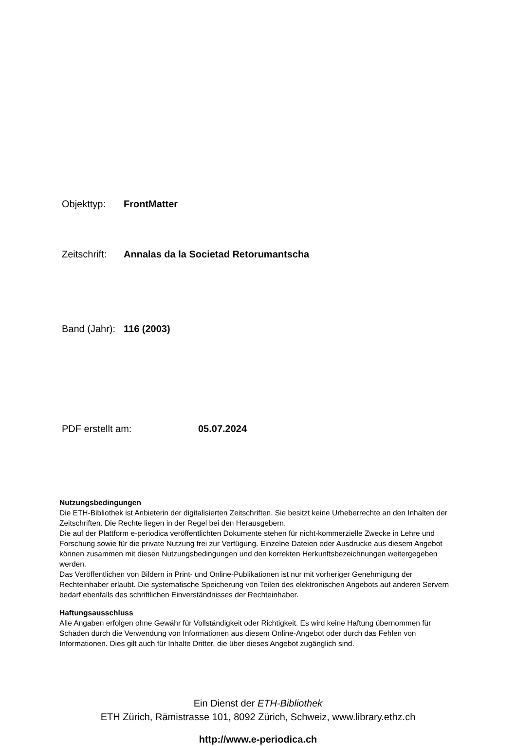Objekttyp: FrontMatter
Zeitschrift: Annalas da la Societad Retorumantscha
Band (Jahr): 116 (2003)
PDF erstellt am: 05.07.2024
Nutzungsbedingungen
Die ETH-Bibliothek ist Anbieterin der digitalisierten Zeitschriften. Sie besitzt keine Urheberrechte an den Inhalten der Zeitschriften. Die Rechte liegen in der Regel bei den Herausgebern.
Die auf der Plattform e-periodica veröffentlichten Dokumente stehen für nicht-kommerzielle Zwecke in Lehre und Forschung sowie für die private Nutzung frei zur Verfügung. Einzelne Dateien oder Ausdrucke aus diesem Angebot können zusammen mit diesen Nutzungsbedingungen und den korrekten Herkunftsbezeichnungen weitergegeben werden.
Das Veröffentlichen von Bildern in Print- und Online-Publikationen ist nur mit vorheriger Genehmigung der Rechteinhaber erlaubt. Die systematische Speicherung von Teilen des elektronischen Angebots auf anderen Servern bedarf ebenfalls des schriftlichen Einverständnisses der Rechteinhaber.
Haftungsausschluss
Alle Angaben erfolgen ohne Gewähr für Vollständigkeit oder Richtigkeit. Es wird keine Haftung übernommen für Schäden durch die Verwendung von Informationen aus diesem Online-Angebot oder durch das Fehlen von Informationen. Dies gilt auch für Inhalte Dritter, die über dieses Angebot zugänglich sind.
Ein Dienst der ETH-Bibliothek
ETH Zürich, Rämistrasse 101, 8092 Zürich, Schweiz, www.library.ethz.ch
http://www.e-periodica.ch